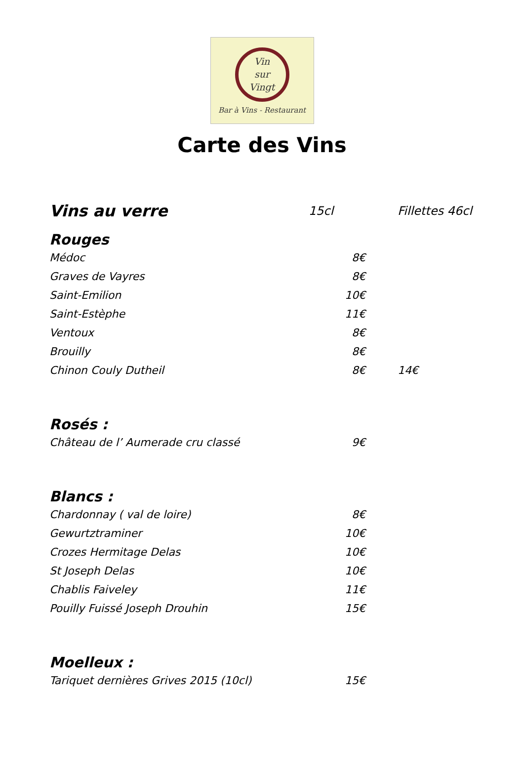Vin
sur
Vingt
Bar à Vins - Restaurant
Carte des Vins
| Vins au verre | 15cl | Fillettes 46cl |
| Rouges | | |
| Médoc | 8€ | |
| Graves de Vayres | 8€ | |
| Saint-Emilion | 10€ | |
| Saint-Estèphe | 11€ | |
| Ventoux | 8€ | |
| Brouilly | 8€ | |
| Chinon Couly Dutheil | 8€ | 14€ |
| Rosés : | | |
| Château de l’ Aumerade cru classé | 9€ | |
| Blancs : | | |
| Chardonnay ( val de loire) | 8€ | |
| Gewurtztraminer | 10€ | |
| Crozes Hermitage Delas | 10€ | |
| St Joseph Delas | 10€ | |
| Chablis Faiveley | 11€ | |
| Pouilly Fuissé Joseph Drouhin | 15€ | |
| Moelleux : | | |
| Tariquet dernières Grives 2015 (10cl) | 15€ | |